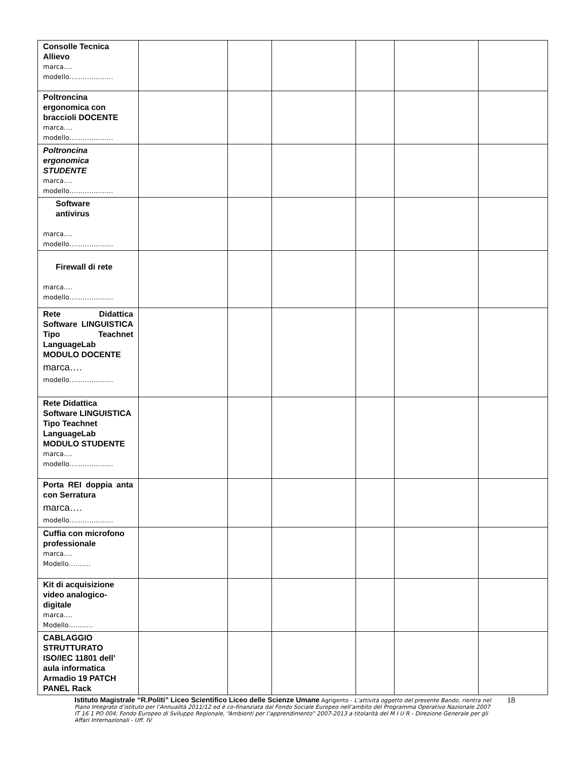| Consolle Tecnica Allievo marca…. modello……………….. | | | | | | |
| Poltroncina ergonomica con braccioli DOCENTE marca…. modello……………….. | | | | | | |
| Poltroncina ergonomica STUDENTE marca…. modello……………….. | | | | | | |
| Software antivirus marca…. modello……………….. | | | | | | |
| Firewall di rete marca…. modello……………….. | | | | | | |
| Rete Didattica Software LINGUISTICA Tipo Teachnet LanguageLab MODULO DOCENTE marca…. modello……………….. | | | | | | |
| Rete Didattica Software LINGUISTICA Tipo Teachnet LanguageLab MODULO STUDENTE marca…. modello……………….. | | | | | | |
| Porta REI doppia anta con Serratura marca…. modello……………….. | | | | | | |
| Cuffia con microfono professionale marca…. Modello………. | | | | | | |
| Kit di acquisizione video analogico-digitale marca…. Modello……….. | | | | | | |
| CABLAGGIO STRUTTURATO ISO/IEC 11801 dell’ aula informatica Armadio 19 PATCH PANEL Rack | | | | | | |
18 Istituto Magistrale “R.Politi” Liceo Scientifico Liceo delle Scienze Umane Agrigento - L’attività oggetto del presente Bando, rientra nel Piano Integrato d’istituto per l’Annualità 2011/12 ed è co-finanziata dal Fondo Sociale Europeo nell’ambito del Programma Operativo Nazionale 2007 IT 16 1 PO 004; Fondo Europeo di Sviluppo Regionale, “Ambienti per l’apprendimento” 2007-2013 a titolarità del M I U R - Direzione Generale per gli Affari Internazionali - Uff. IV.